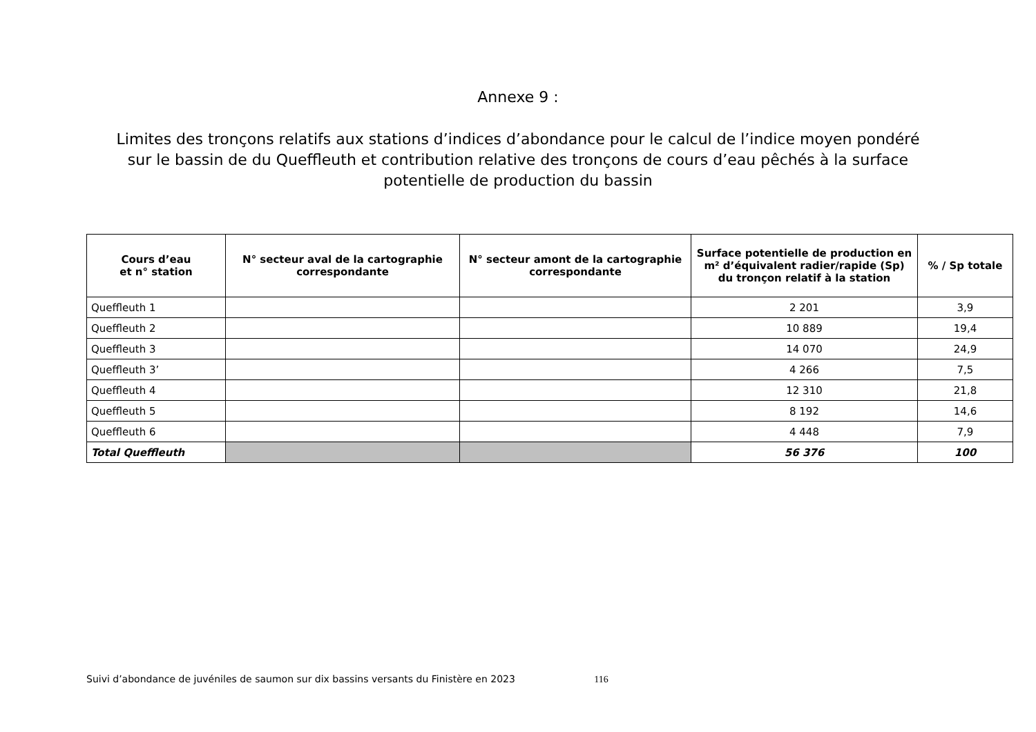Annexe 9 :
Limites des tronçons relatifs aux stations d’indices d’abondance pour le calcul de l’indice moyen pondéré sur le bassin de du Queffleuth et contribution relative des tronçons de cours d’eau pêchés à la surface potentielle de production du bassin
| Cours d’eau et n° station | N° secteur aval de la cartographie correspondante | N° secteur amont de la cartographie correspondante | Surface potentielle de production en m² d’équivalent radier/rapide (Sp) du tronçon relatif à la station | % / Sp totale |
| --- | --- | --- | --- | --- |
| Queffleuth 1 | | | 2 201 | 3,9 |
| Queffleuth 2 | | | 10 889 | 19,4 |
| Queffleuth 3 | | | 14 070 | 24,9 |
| Queffleuth 3’ | | | 4 266 | 7,5 |
| Queffleuth 4 | | | 12 310 | 21,8 |
| Queffleuth 5 | | | 8 192 | 14,6 |
| Queffleuth 6 | | | 4 448 | 7,9 |
| Total Queffleuth | | | 56 376 | 100 |
Suivi d’abondance de juvéniles de saumon sur dix bassins versants du Finistère en 2023 116